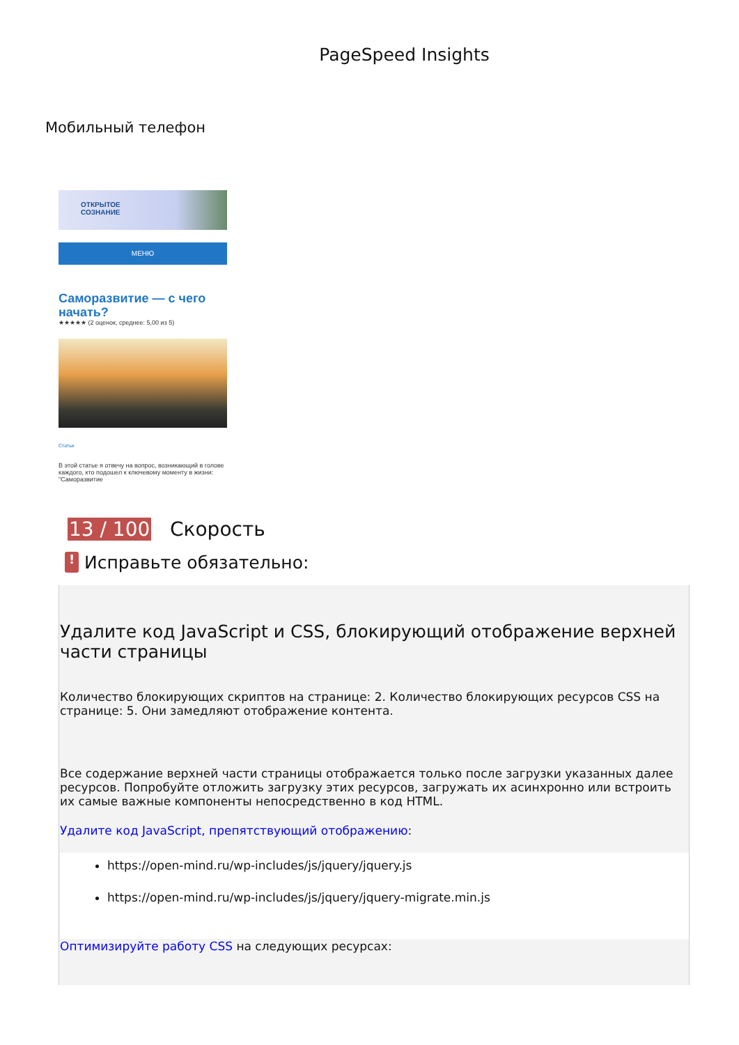PageSpeed Insights
Мобильный телефон
ОТКРЫТОЕ
СОЗНАНИЕ
МЕНЮ
Саморазвитие — с чего начать?
★★★★★ (2 оценок, среднее: 5,00 из 5)
Статьи
В этой статье я отвечу на вопрос, возникающий в голове каждого, кто подошел к ключевому моменту в жизни: "Саморазвитие
13 / 100 Скорость
!
Исправьте обязательно:
Удалите код JavaScript и CSS, блокирующий отображение верхней части страницы
Количество блокирующих скриптов на странице: 2. Количество блокирующих ресурсов CSS на странице: 5. Они замедляют отображение контента.
Все содержание верхней части страницы отображается только после загрузки указанных далее ресурсов. Попробуйте отложить загрузку этих ресурсов, загружать их асинхронно или встроить их самые важные компоненты непосредственно в код HTML.
Удалите код JavaScript, препятствующий отображению:
https://open-mind.ru/wp-includes/js/jquery/jquery.js
https://open-mind.ru/wp-includes/js/jquery/jquery-migrate.min.js
Оптимизируйте работу CSS на следующих ресурсах: